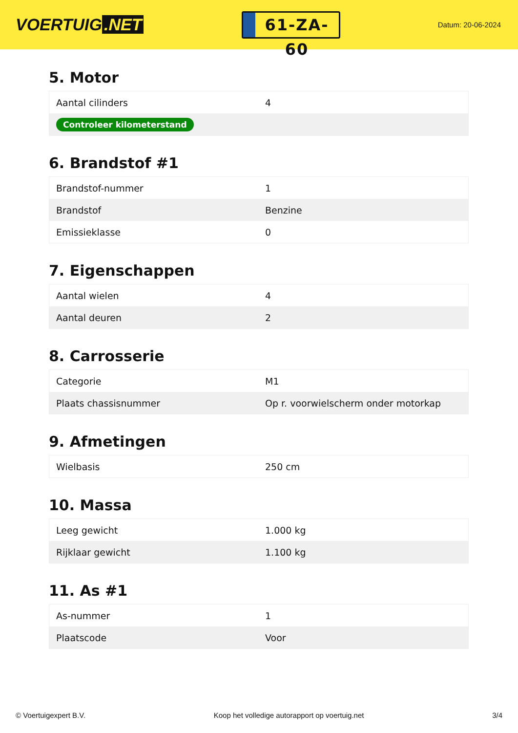VOERTUIG.NET
61-ZA-60
Datum: 20-06-2024
5. Motor
| Aantal cilinders | 4 |
| Controleer kilometerstand | |
6. Brandstof #1
| Brandstof-nummer | 1 |
| Brandstof | Benzine |
| Emissieklasse | 0 |
7. Eigenschappen
| Aantal wielen | 4 |
| Aantal deuren | 2 |
8. Carrosserie
| Categorie | M1 |
| Plaats chassisnummer | Op r. voorwielscherm onder motorkap |
9. Afmetingen
| Wielbasis | 250 cm |
10. Massa
| Leeg gewicht | 1.000 kg |
| Rijklaar gewicht | 1.100 kg |
11. As #1
| As-nummer | 1 |
| Plaatscode | Voor |
© Voertuigexpert B.V. Koop het volledige autorapport op voertuig.net 3/4